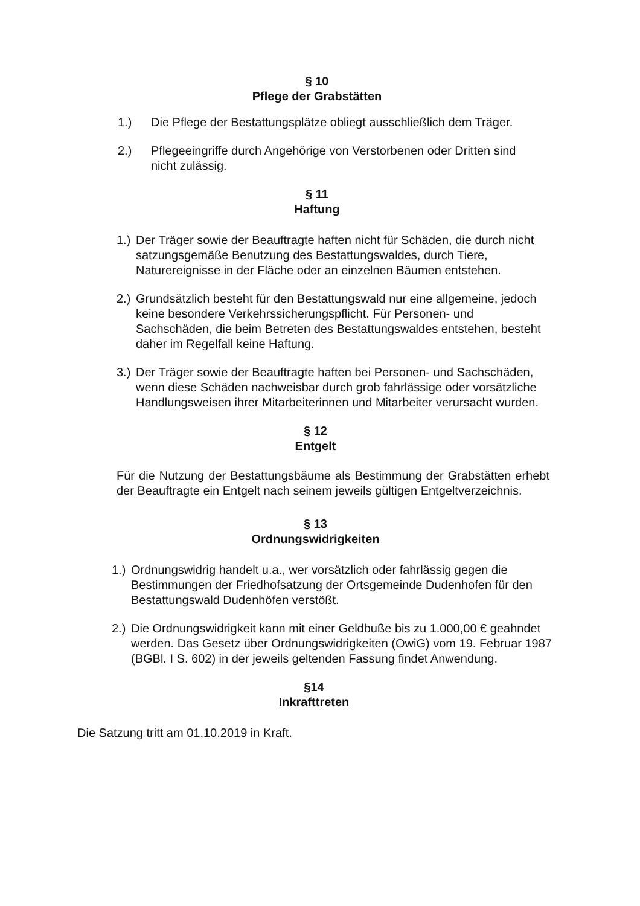§ 10
Pflege der Grabstätten
1.) Die Pflege der Bestattungsplätze obliegt ausschließlich dem Träger.
2.) Pflegeeingriffe durch Angehörige von Verstorbenen oder Dritten sind nicht zulässig.
§ 11
Haftung
1.) Der Träger sowie der Beauftragte haften nicht für Schäden, die durch nicht satzungsgemäße Benutzung des Bestattungswaldes, durch Tiere, Naturereignisse in der Fläche oder an einzelnen Bäumen entstehen.
2.) Grundsätzlich besteht für den Bestattungswald nur eine allgemeine, jedoch keine besondere Verkehrssicherungspflicht. Für Personen- und Sachschäden, die beim Betreten des Bestattungswaldes entstehen, besteht daher im Regelfall keine Haftung.
3.) Der Träger sowie der Beauftragte haften bei Personen- und Sachschäden, wenn diese Schäden nachweisbar durch grob fahrlässige oder vorsätzliche Handlungsweisen ihrer Mitarbeiterinnen und Mitarbeiter verursacht wurden.
§ 12
Entgelt
Für die Nutzung der Bestattungsbäume als Bestimmung der Grabstätten erhebt der Beauftragte ein Entgelt nach seinem jeweils gültigen Entgeltverzeichnis.
§ 13
Ordnungswidrigkeiten
1.) Ordnungswidrig handelt u.a., wer vorsätzlich oder fahrlässig gegen die Bestimmungen der Friedhofsatzung der Ortsgemeinde Dudenhofen für den Bestattungswald Dudenhöfen verstößt.
2.) Die Ordnungswidrigkeit kann mit einer Geldbuße bis zu 1.000,00 € geahndet werden. Das Gesetz über Ordnungswidrigkeiten (OwiG) vom 19. Februar 1987 (BGBl. I S. 602) in der jeweils geltenden Fassung findet Anwendung.
§14
Inkrafttreten
Die Satzung tritt am 01.10.2019 in Kraft.